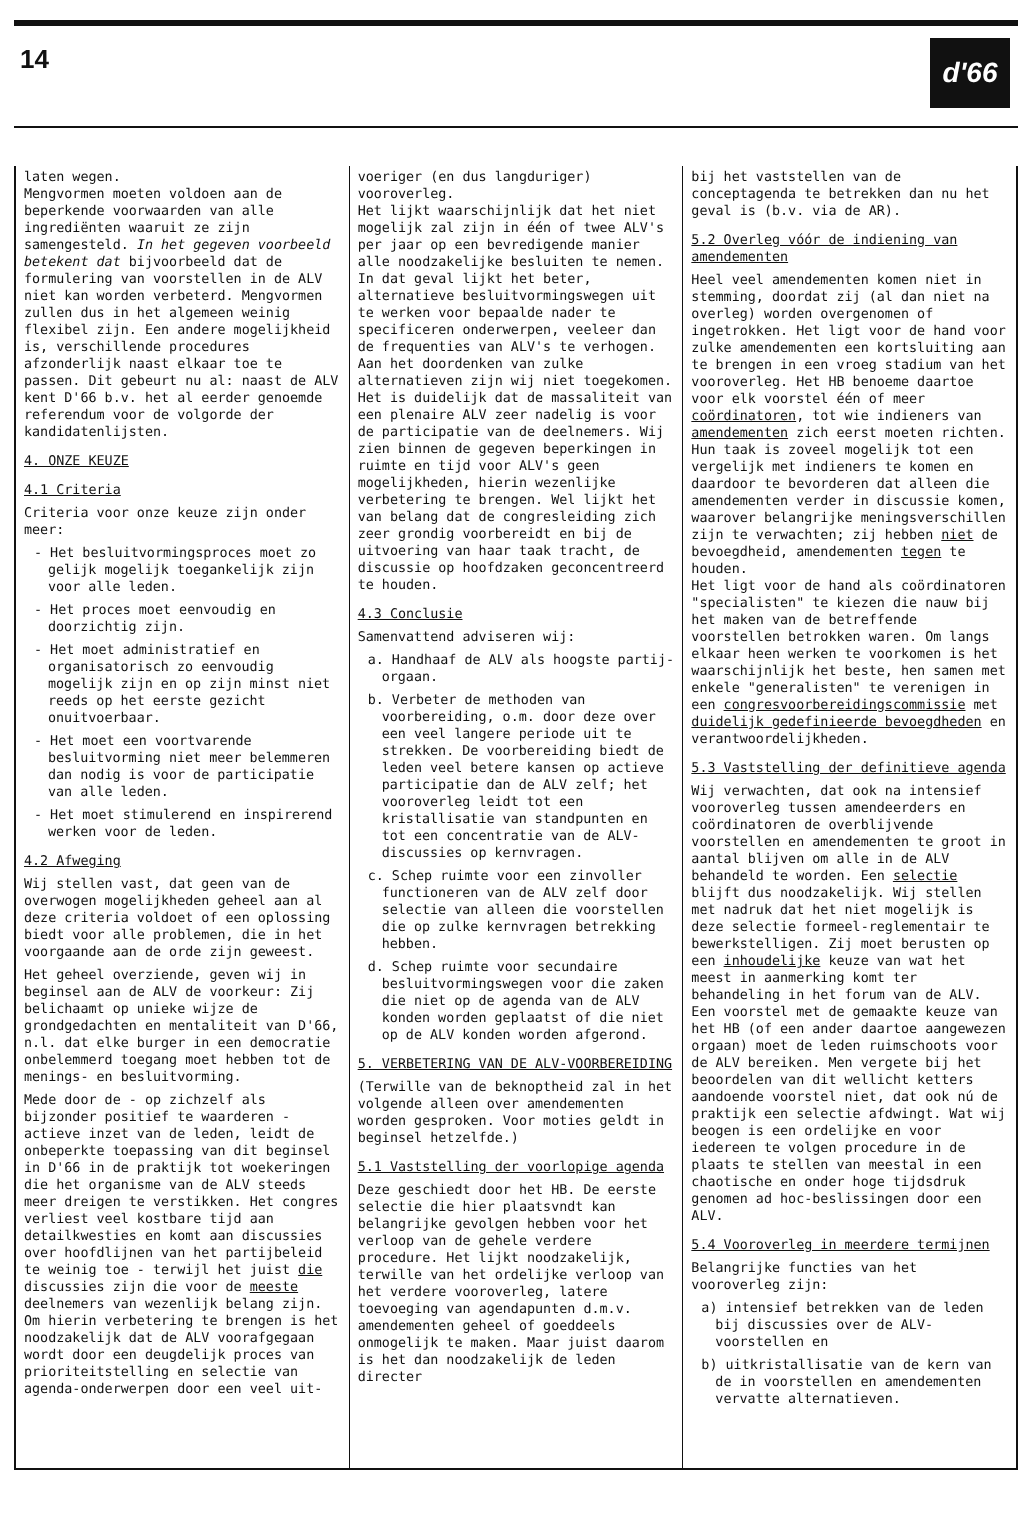14
d'66
laten wegen.
Mengvormen moeten voldoen aan de beperkende voorwaarden van alle ingrediënten waaruit ze zijn samengesteld. In het gegeven voorbeeld betekent dat bijvoorbeeld dat de formulering van voorstellen in de ALV niet kan worden verbeterd. Mengvormen zullen dus in het algemeen weinig flexibel zijn. Een andere mogelijkheid is, verschillende procedures afzonderlijk naast elkaar toe te passen. Dit gebeurt nu al: naast de ALV kent D'66 b.v. het al eerder genoemde referendum voor de volgorde der kandidatenlijsten.
4. ONZE KEUZE
4.1 Criteria
Criteria voor onze keuze zijn onder meer:
- Het besluitvormingsproces moet zo gelijk mogelijk toegankelijk zijn voor alle leden.
- Het proces moet eenvoudig en doorzichtig zijn.
- Het moet administratief en organisatorisch zo eenvoudig mogelijk zijn en op zijn minst niet reeds op het eerste gezicht onuitvoerbaar.
- Het moet een voortvarende besluitvorming niet meer belemmeren dan nodig is voor de participatie van alle leden.
- Het moet stimulerend en inspirerend werken voor de leden.
4.2 Afweging
Wij stellen vast, dat geen van de overwogen mogelijkheden geheel aan al deze criteria voldoet of een oplossing biedt voor alle problemen, die in het voorgaande aan de orde zijn geweest.
Het geheel overziende, geven wij in beginsel aan de ALV de voorkeur: Zij belichaamt op unieke wijze de grondgedachten en mentaliteit van D'66, n.l. dat elke burger in een democratie onbelemmerd toegang moet hebben tot de menings- en besluitvorming.
Mede door de - op zichzelf als bijzonder positief te waarderen - actieve inzet van de leden, leidt de onbeperkte toepassing van dit beginsel in D'66 in de praktijk tot woekeringen die het organisme van de ALV steeds meer dreigen te verstikken. Het congres verliest veel kostbare tijd aan detailkwesties en komt aan discussies over hoofdlijnen van het partijbeleid te weinig toe - terwijl het juist die discussies zijn die voor de meeste deelnemers van wezenlijk belang zijn. Om hierin verbetering te brengen is het noodzakelijk dat de ALV voorafgegaan wordt door een deugdelijk proces van prioriteitstelling en selectie van agenda-onderwerpen door een veel uit-
voeriger (en dus langduriger) vooroverleg.
Het lijkt waarschijnlijk dat het niet mogelijk zal zijn in één of twee ALV's per jaar op een bevredigende manier alle noodzakelijke besluiten te nemen. In dat geval lijkt het beter, alternatieve besluitvormingswegen uit te werken voor bepaalde nader te specificeren onderwerpen, veeleer dan de frequenties van ALV's te verhogen. Aan het doordenken van zulke alternatieven zijn wij niet toegekomen.
Het is duidelijk dat de massaliteit van een plenaire ALV zeer nadelig is voor de participatie van de deelnemers. Wij zien binnen de gegeven beperkingen in ruimte en tijd voor ALV's geen mogelijkheden, hierin wezenlijke verbetering te brengen. Wel lijkt het van belang dat de congresleiding zich zeer grondig voorbereidt en bij de uitvoering van haar taak tracht, de discussie op hoofdzaken geconcentreerd te houden.
4.3 Conclusie
Samenvattend adviseren wij:
a. Handhaaf de ALV als hoogste partij-orgaan.
b. Verbeter de methoden van voorbereiding, o.m. door deze over een veel langere periode uit te strekken. De voorbereiding biedt de leden veel betere kansen op actieve participatie dan de ALV zelf; het vooroverleg leidt tot een kristallisatie van standpunten en tot een concentratie van de ALV-discussies op kernvragen.
c. Schep ruimte voor een zinvoller functioneren van de ALV zelf door selectie van alleen die voorstellen die op zulke kernvragen betrekking hebben.
d. Schep ruimte voor secundaire besluitvormingswegen voor die zaken die niet op de agenda van de ALV konden worden geplaatst of die niet op de ALV konden worden afgerond.
5. VERBETERING VAN DE ALV-VOORBEREIDING
(Terwille van de beknoptheid zal in het volgende alleen over amendementen worden gesproken. Voor moties geldt in beginsel hetzelfde.)
5.1 Vaststelling der voorlopige agenda
Deze geschiedt door het HB. De eerste selectie die hier plaatsvndt kan belangrijke gevolgen hebben voor het verloop van de gehele verdere procedure. Het lijkt noodzakelijk, terwille van het ordelijke verloop van het verdere vooroverleg, latere toevoeging van agendapunten d.m.v. amendementen geheel of goeddeels onmogelijk te maken. Maar juist daarom is het dan noodzakelijk de leden directer
bij het vaststellen van de conceptagenda te betrekken dan nu het geval is (b.v. via de AR).
5.2 Overleg vóór de indiening van amendementen
Heel veel amendementen komen niet in stemming, doordat zij (al dan niet na overleg) worden overgenomen of ingetrokken. Het ligt voor de hand voor zulke amendementen een kortsluiting aan te brengen in een vroeg stadium van het vooroverleg. Het HB benoeme daartoe voor elk voorstel één of meer coördinatoren, tot wie indieners van amendementen zich eerst moeten richten. Hun taak is zoveel mogelijk tot een vergelijk met indieners te komen en daardoor te bevorderen dat alleen die amendementen verder in discussie komen, waarover belangrijke meningsverschillen zijn te verwachten; zij hebben niet de bevoegdheid, amendementen tegen te houden.
Het ligt voor de hand als coördinatoren "specialisten" te kiezen die nauw bij het maken van de betreffende voorstellen betrokken waren. Om langs elkaar heen werken te voorkomen is het waarschijnlijk het beste, hen samen met enkele "generalisten" te verenigen in een congresvoorbereidingscommissie met duidelijk gedefinieerde bevoegdheden en verantwoordelijkheden.
5.3 Vaststelling der definitieve agenda
Wij verwachten, dat ook na intensief vooroverleg tussen amendeerders en coördinatoren de overblijvende voorstellen en amendementen te groot in aantal blijven om alle in de ALV behandeld te worden. Een selectie blijft dus noodzakelijk. Wij stellen met nadruk dat het niet mogelijk is deze selectie formeel-reglementair te bewerkstelligen. Zij moet berusten op een inhoudelijke keuze van wat het meest in aanmerking komt ter behandeling in het forum van de ALV. Een voorstel met de gemaakte keuze van het HB (of een ander daartoe aangewezen orgaan) moet de leden ruimschoots voor de ALV bereiken. Men vergete bij het beoordelen van dit wellicht ketters aandoende voorstel niet, dat ook nú de praktijk een selectie afdwingt. Wat wij beogen is een ordelijke en voor iedereen te volgen procedure in de plaats te stellen van meestal in een chaotische en onder hoge tijdsdruk genomen ad hoc-beslissingen door een ALV.
5.4 Vooroverleg in meerdere termijnen
Belangrijke functies van het vooroverleg zijn:
a) intensief betrekken van de leden bij discussies over de ALV-voorstellen en
b) uitkristallisatie van de kern van de in voorstellen en amendementen vervatte alternatieven.